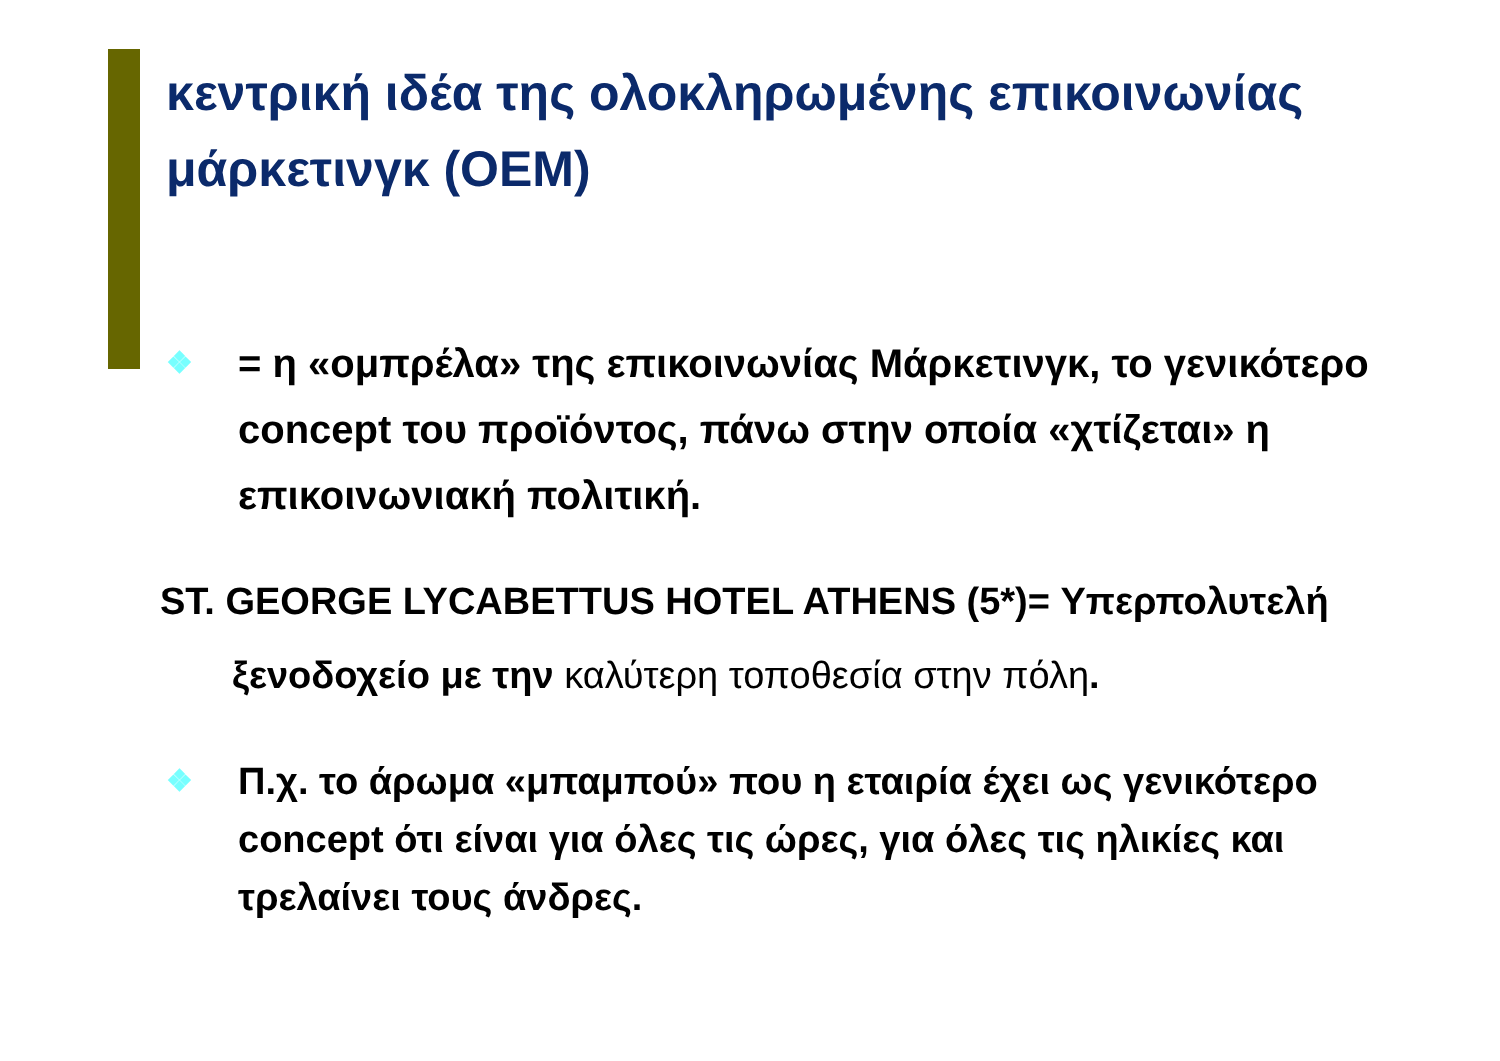κεντρική ιδέα της ολοκληρωμένης επικοινωνίας μάρκετινγκ (ΟΕΜ)
❖
= η «ομπρέλα» της επικοινωνίας Μάρκετινγκ, το γενικότερο concept του προϊόντος, πάνω στην οποία «χτίζεται» η επικοινωνιακή πολιτική.
ST. GEORGE LYCABETTUS HOTEL ATHENS (5*)= Υπερπολυτελή ξενοδοχείο με την καλύτερη τοποθεσία στην πόλη.
❖
Π.χ. το άρωμα «μπαμπού» που η εταιρία έχει ως γενικότερο concept ότι είναι για όλες τις ώρες, για όλες τις ηλικίες και τρελαίνει τους άνδρες.